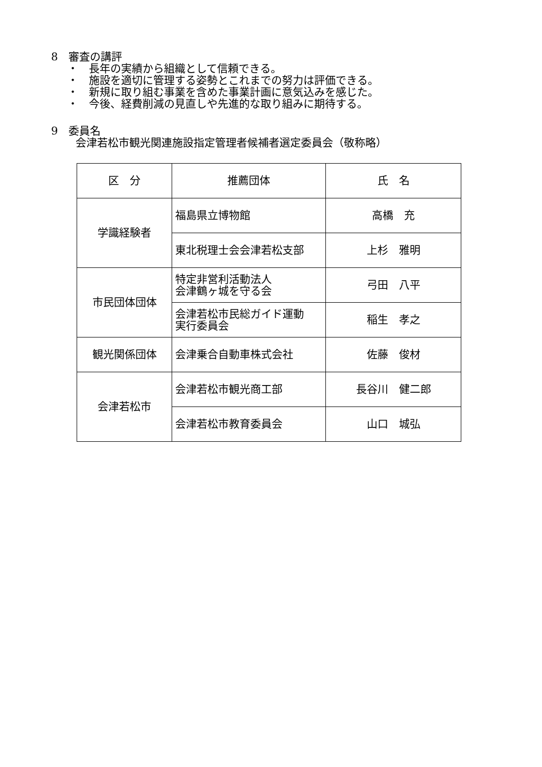8　審査の講評
・　長年の実績から組織として信頼できる。
・　施設を適切に管理する姿勢とこれまでの努力は評価できる。
・　新規に取り組む事業を含めた事業計画に意気込みを感じた。
・　今後、経費削減の見直しや先進的な取り組みに期待する。
9　委員名
会津若松市観光関連施設指定管理者候補者選定委員会（敬称略）
| 区 分 | 推薦団体 | 氏 名 |
| --- | --- | --- |
| 学識経験者 | 福島県立博物館 | 高橋 充 |
| | 東北税理士会会津若松支部 | 上杉 雅明 |
| 市民団体団体 | 特定非営利活動法人 会津鶴ヶ城を守る会 | 弓田 八平 |
| | 会津若松市民総ガイド運動 実行委員会 | 稲生 孝之 |
| 観光関係団体 | 会津乗合自動車株式会社 | 佐藤 俊材 |
| 会津若松市 | 会津若松市観光商工部 | 長谷川 健二郎 |
| | 会津若松市教育委員会 | 山口 城弘 |